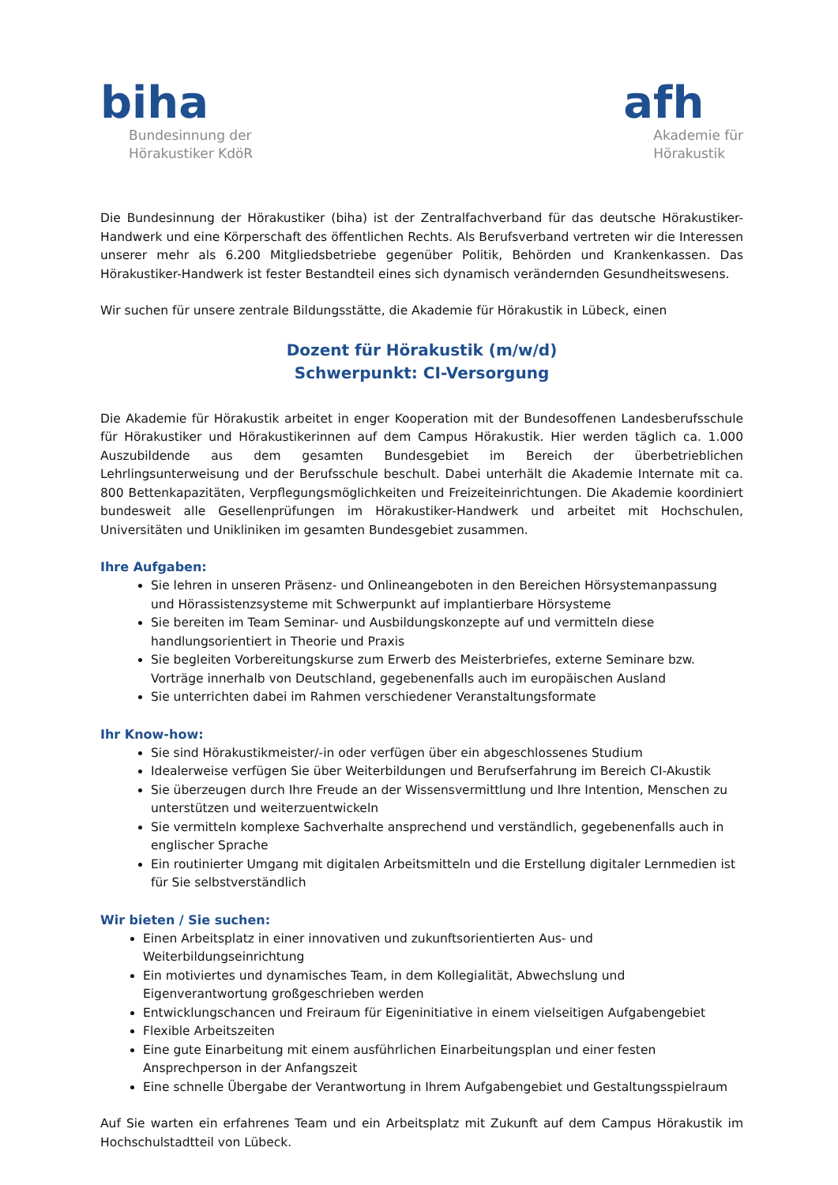biha
Bundesinnung der
Hörakustiker KdöR
afh
Akademie für
Hörakustik
Die Bundesinnung der Hörakustiker (biha) ist der Zentralfachverband für das deutsche Hörakustiker-Handwerk und eine Körperschaft des öffentlichen Rechts. Als Berufsverband vertreten wir die Interessen unserer mehr als 6.200 Mitgliedsbetriebe gegenüber Politik, Behörden und Krankenkassen. Das Hörakustiker-Handwerk ist fester Bestandteil eines sich dynamisch verändernden Gesundheitswesens.
Wir suchen für unsere zentrale Bildungsstätte, die Akademie für Hörakustik in Lübeck, einen
Dozent für Hörakustik (m/w/d)
Schwerpunkt: CI-Versorgung
Die Akademie für Hörakustik arbeitet in enger Kooperation mit der Bundesoffenen Landesberufsschule für Hörakustiker und Hörakustikerinnen auf dem Campus Hörakustik. Hier werden täglich ca. 1.000 Auszubildende aus dem gesamten Bundesgebiet im Bereich der überbetrieblichen Lehrlingsunterweisung und der Berufsschule beschult. Dabei unterhält die Akademie Internate mit ca. 800 Bettenkapazitäten, Verpflegungsmöglichkeiten und Freizeiteinrichtungen. Die Akademie koordiniert bundesweit alle Gesellenprüfungen im Hörakustiker-Handwerk und arbeitet mit Hochschulen, Universitäten und Unikliniken im gesamten Bundesgebiet zusammen.
Ihre Aufgaben:
Sie lehren in unseren Präsenz- und Onlineangeboten in den Bereichen Hörsystemanpassung und Hörassistenzsysteme mit Schwerpunkt auf implantierbare Hörsysteme
Sie bereiten im Team Seminar- und Ausbildungskonzepte auf und vermitteln diese handlungsorientiert in Theorie und Praxis
Sie begleiten Vorbereitungskurse zum Erwerb des Meisterbriefes, externe Seminare bzw. Vorträge innerhalb von Deutschland, gegebenenfalls auch im europäischen Ausland
Sie unterrichten dabei im Rahmen verschiedener Veranstaltungsformate
Ihr Know-how:
Sie sind Hörakustikmeister/-in oder verfügen über ein abgeschlossenes Studium
Idealerweise verfügen Sie über Weiterbildungen und Berufserfahrung im Bereich CI-Akustik
Sie überzeugen durch Ihre Freude an der Wissensvermittlung und Ihre Intention, Menschen zu unterstützen und weiterzuentwickeln
Sie vermitteln komplexe Sachverhalte ansprechend und verständlich, gegebenenfalls auch in englischer Sprache
Ein routinierter Umgang mit digitalen Arbeitsmitteln und die Erstellung digitaler Lernmedien ist für Sie selbstverständlich
Wir bieten / Sie suchen:
Einen Arbeitsplatz in einer innovativen und zukunftsorientierten Aus- und Weiterbildungseinrichtung
Ein motiviertes und dynamisches Team, in dem Kollegialität, Abwechslung und Eigenverantwortung großgeschrieben werden
Entwicklungschancen und Freiraum für Eigeninitiative in einem vielseitigen Aufgabengebiet
Flexible Arbeitszeiten
Eine gute Einarbeitung mit einem ausführlichen Einarbeitungsplan und einer festen Ansprechperson in der Anfangszeit
Eine schnelle Übergabe der Verantwortung in Ihrem Aufgabengebiet und Gestaltungsspielraum
Auf Sie warten ein erfahrenes Team und ein Arbeitsplatz mit Zukunft auf dem Campus Hörakustik im Hochschulstadtteil von Lübeck.